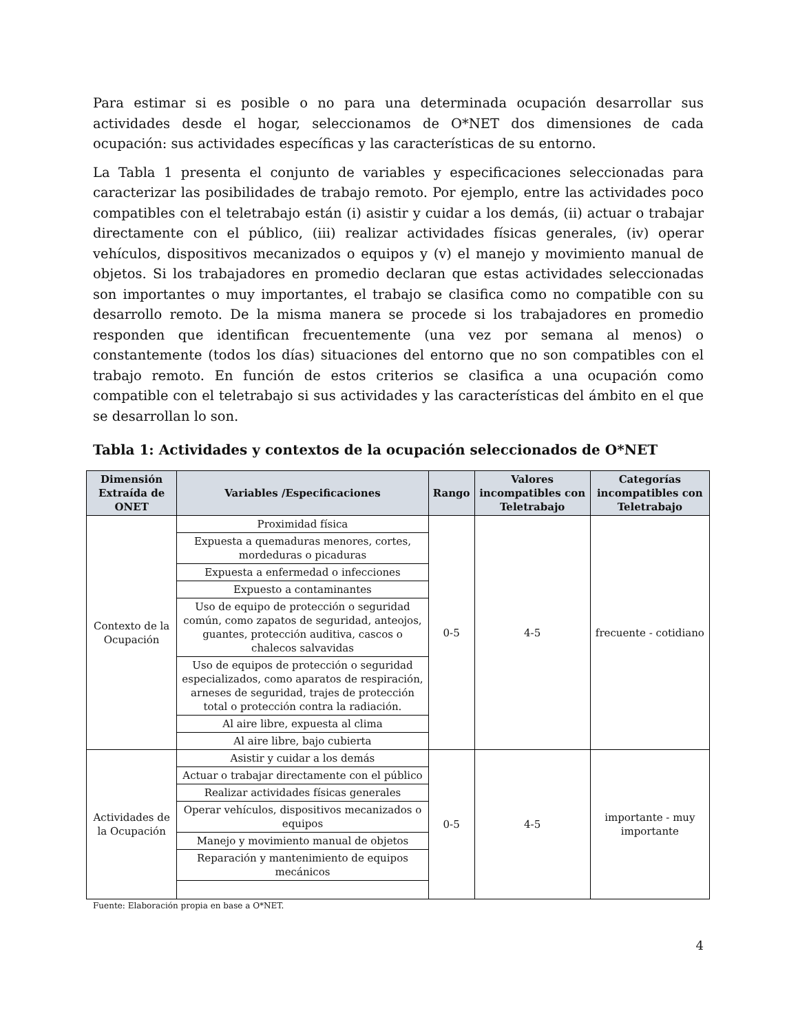Para estimar si es posible o no para una determinada ocupación desarrollar sus actividades desde el hogar, seleccionamos de O*NET dos dimensiones de cada ocupación: sus actividades específicas y las características de su entorno.
La Tabla 1 presenta el conjunto de variables y especificaciones seleccionadas para caracterizar las posibilidades de trabajo remoto. Por ejemplo, entre las actividades poco compatibles con el teletrabajo están (i) asistir y cuidar a los demás, (ii) actuar o trabajar directamente con el público, (iii) realizar actividades físicas generales, (iv) operar vehículos, dispositivos mecanizados o equipos y (v) el manejo y movimiento manual de objetos. Si los trabajadores en promedio declaran que estas actividades seleccionadas son importantes o muy importantes, el trabajo se clasifica como no compatible con su desarrollo remoto. De la misma manera se procede si los trabajadores en promedio responden que identifican frecuentemente (una vez por semana al menos) o constantemente (todos los días) situaciones del entorno que no son compatibles con el trabajo remoto. En función de estos criterios se clasifica a una ocupación como compatible con el teletrabajo si sus actividades y las características del ámbito en el que se desarrollan lo son.
Tabla 1: Actividades y contextos de la ocupación seleccionados de O*NET
| Dimensión Extraída de ONET | Variables /Especificaciones | Rango | Valores incompatibles con Teletrabajo | Categorías incompatibles con Teletrabajo |
| --- | --- | --- | --- | --- |
| Contexto de la Ocupación | Proximidad física | 0-5 | 4-5 | frecuente - cotidiano |
| | Expuesta a quemaduras menores, cortes, mordeduras o picaduras | | | |
| | Expuesta a enfermedad o infecciones | | | |
| | Expuesto a contaminantes | | | |
| | Uso de equipo de protección o seguridad común, como zapatos de seguridad, anteojos, guantes, protección auditiva, cascos o chalecos salvavidas | | | |
| | Uso de equipos de protección o seguridad especializados, como aparatos de respiración, arneses de seguridad, trajes de protección total o protección contra la radiación. | | | |
| | Al aire libre, expuesta al clima | | | |
| | Al aire libre, bajo cubierta | | | |
| Actividades de la Ocupación | Asistir y cuidar a los demás | 0-5 | 4-5 | importante - muy importante |
| | Actuar o trabajar directamente con el público | | | |
| | Realizar actividades físicas generales | | | |
| | Operar vehículos, dispositivos mecanizados o equipos | | | |
| | Manejo y movimiento manual de objetos | | | |
| | Reparación y mantenimiento de equipos mecánicos | | | |
Fuente: Elaboración propia en base a O*NET.
4